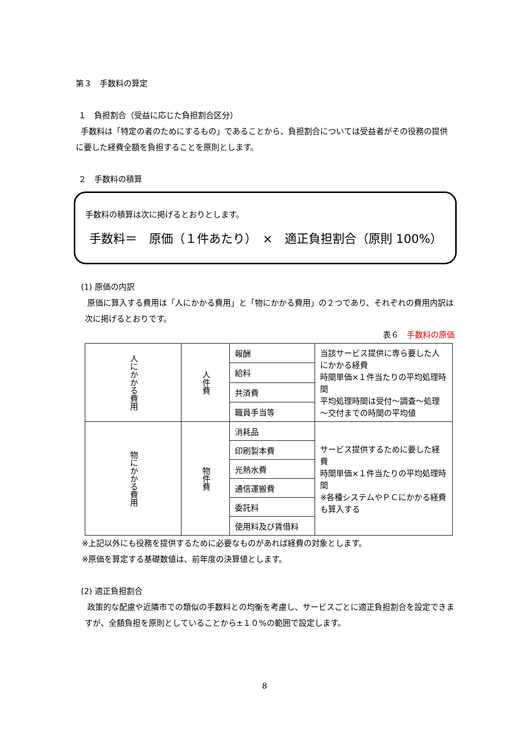第３　手数料の算定
１　負担割合（受益に応じた負担割合区分）
手数料は「特定の者のためにするもの」であることから、負担割合については受益者がその役務の提供に要した経費全額を負担することを原則とします。
２　手数料の積算
手数料の積算は次に掲げるとおりとします。
手数料＝　原価（１件あたり）　×　適正負担割合（原則 100%）
(1) 原価の内訳
原価に算入する費用は「人にかかる費用」と「物にかかる費用」の２つであり、それぞれの費用内訳は次に掲げるとおりです。
表６　手数料の原価
| 人にかかる費用 | 人件費 | 報酬 | 当該サービス提供に専ら要した人にかかる経費 時間単価×１件当たりの平均処理時間 平均処理時間は受付～調査～処理～交付までの時間の平均値 |
| | | 給料 | |
| | | 共済費 | |
| | | 職員手当等 | |
| 物にかかる費用 | 物件費 | 消耗品 | サービス提供するために要した経費 時間単価×１件当たりの平均処理時間 ※各種システムやＰＣにかかる経費も算入する |
| | | 印刷製本費 | |
| | | 光熱水費 | |
| | | 通信運搬費 | |
| | | 委託料 | |
| | | 使用料及び賃借料 | |
※上記以外にも役務を提供するために必要なものがあれば経費の対象とします。
※原価を算定する基礎数値は、前年度の決算値とします。
(2) 適正負担割合
政策的な配慮や近隣市での類似の手数料との均衡を考慮し、サービスごとに適正負担割合を設定できますが、全額負担を原則としていることから±１０%の範囲で設定します。
8